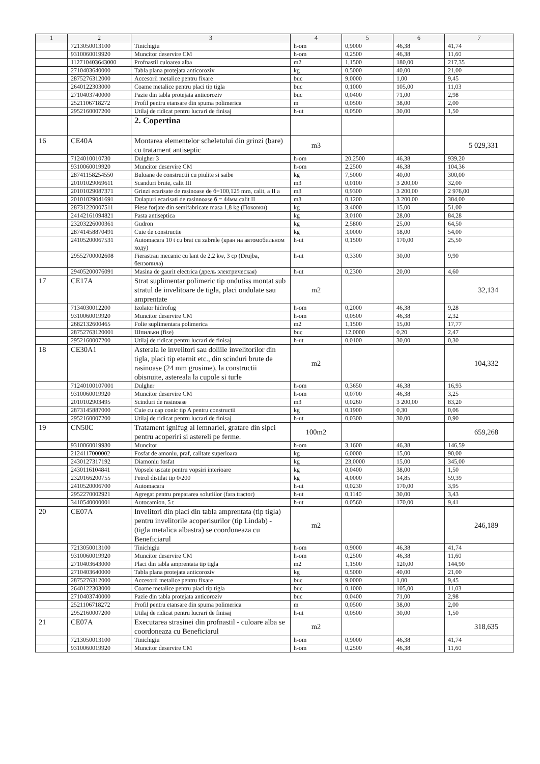| 1 | 2 | 3 | 4 | 5 | 6 | 7 |
| --- | --- | --- | --- | --- | --- | --- |
| | 7213050013100 | Tinichigiu | h-om | 0,9000 | 46,38 | 41,74 |
| | 9310060019920 | Muncitor deservire CM | h-om | 0,2500 | 46,38 | 11,60 |
| | 112710403643000 | Profnastil culoarea alba | m2 | 1,1500 | 180,00 | 217,35 |
| | 2710403640000 | Tabla plana protejata anticoroziv | kg | 0,5000 | 40,00 | 21,00 |
| | 2875276312000 | Accesorii metalice pentru fixare | buc | 9,0000 | 1,00 | 9,45 |
| | 2640122303000 | Coame metalice pentru placi tip tigla | buc | 0,1000 | 105,00 | 11,03 |
| | 2710403740000 | Pazie din tabla protejata anticoroziv | buc | 0,0400 | 71,00 | 2,98 |
| | 2521106718272 | Profil pentru etansare din spuma polimerica | m | 0,0500 | 38,00 | 2,00 |
| | 2952160007200 | Utilaj de ridicat pentru lucrari de finisaj | h-ut | 0,0500 | 30,00 | 1,50 |
| | | 2. Copertina | | | | |
| 16 | CE40A | Montarea elementelor scheletului din grinzi (bare) cu tratament antiseptic | m3 | | | 5 029,331 |
| | 7124010010730 | Dulgher 3 | h-om | 20,2500 | 46,38 | 939,20 |
| | 9310060019920 | Muncitor deservire CM | h-om | 2,2500 | 46,38 | 104,36 |
| | 28741158254550 | Buloane de constructii cu piulite si saibe | kg | 7,5000 | 40,00 | 300,00 |
| | 20101029069611 | Scanduri brute, calit III | m3 | 0,0100 | 3 200,00 | 32,00 |
| | 20101029087371 | Grinzi ecarisate de rasinoase de б=100,125 mm, calit, a II a | m3 | 0,9300 | 3 200,00 | 2 976,00 |
| | 20101029041691 | Dulapuri ecarisati de rasinnoase б = 44мм calit II | m3 | 0,1200 | 3 200,00 | 384,00 |
| | 28731220007511 | Piese forjate din semifabricate masa 1,8 kg (Поковки) | kg | 3,4000 | 15,00 | 51,00 |
| | 24142161094821 | Pasta antiseptica | kg | 3,0100 | 28,00 | 84,28 |
| | 23203226000361 | Gudron | kg | 2,5800 | 25,00 | 64,50 |
| | 28741458870491 | Cuie de constructie | kg | 3,0000 | 18,00 | 54,00 |
| | 24105200067531 | Automacara 10 t cu brat cu zabrele (кран на автомобильном ходу) | h-ut | 0,1500 | 170,00 | 25,50 |
| | 29552700002608 | Fierastrau mecanic cu lant de 2,2 kw, 3 cp (Drujba, бензопила) | h-ut | 0,3300 | 30,00 | 9,90 |
| | 29405200076091 | Masina de gaurit electrica (дрель электрическая) | h-ut | 0,2300 | 20,00 | 4,60 |
| 17 | CE17A | Strat suplimentar polimeric tip ondutiss montat sub stratul de invelitoare de tigla, placi ondulate sau amprentate | m2 | | | 32,134 |
| | 7134030012200 | Izolator hidrofug | h-om | 0,2000 | 46,38 | 9,28 |
| | 9310060019920 | Muncitor deservire CM | h-om | 0,0500 | 46,38 | 2,32 |
| | 2682132600465 | Folie suplimentara polimerica | m2 | 1,1500 | 15,00 | 17,77 |
| | 28752763120001 | Шпильки (fise) | buc | 12,0000 | 0,20 | 2,47 |
| | 2952160007200 | Utilaj de ridicat pentru lucrari de finisaj | h-ut | 0,0100 | 30,00 | 0,30 |
| 18 | CE30A1 | Asterala le invelitori sau doliile invelitorilor din tigla, placi tip eternit etc., din scinduri brute de rasinoase (24 mm grosime), la constructii obisnuite, astereala la cupole si turle | m2 | | | 104,332 |
| | 71240100107001 | Dulgher | h-om | 0,3650 | 46,38 | 16,93 |
| | 9310060019920 | Muncitor deservire CM | h-om | 0,0700 | 46,38 | 3,25 |
| | 2010102903495 | Scinduri de rasinoase | m3 | 0,0260 | 3 200,00 | 83,20 |
| | 2873145887000 | Cuie cu cap conic tip A pentru constructii | kg | 0,1900 | 0,30 | 0,06 |
| | 2952160007200 | Utilaj de ridicat pentru lucrari de finisaj | h-ut | 0,0300 | 30,00 | 0,90 |
| 19 | CN50C | Tratament ignifug al lemnariei, gratare din sipci pentru acoperiri si astereli pe ferme. | 100m2 | | | 659,268 |
| | 9310060019930 | Muncitor | h-om | 3,1600 | 46,38 | 146,59 |
| | 2124117000002 | Fosfat de amoniu, praf, calitate superioara | kg | 6,0000 | 15,00 | 90,00 |
| | 2430127317192 | Diamoniu fosfat | kg | 23,0000 | 15,00 | 345,00 |
| | 2430116104841 | Vopsele uscate pentru vopsiri interioare | kg | 0,0400 | 38,00 | 1,50 |
| | 2320166200755 | Petrol distilat tip 0/200 | kg | 4,0000 | 14,85 | 59,39 |
| | 2410520006700 | Automacara | h-ut | 0,0230 | 170,00 | 3,95 |
| | 2952270002921 | Agregat pentru prepararea solutiilor (fara tractor) | h-ut | 0,1140 | 30,00 | 3,43 |
| | 3410540000001 | Autocamion, 5 t | h-ut | 0,0560 | 170,00 | 9,41 |
| 20 | CE07A | Invelitori din placi din tabla amprentata (tip tigla) pentru invelitorile acoperisurilor (tip Lindab) - (tigla metalica albastra) se coordoneaza cu Beneficiarul | m2 | | | 246,189 |
| | 7213050013100 | Tinichigiu | h-om | 0,9000 | 46,38 | 41,74 |
| | 9310060019920 | Muncitor deservire CM | h-om | 0,2500 | 46,38 | 11,60 |
| | 2710403643000 | Placi din tabla amprentata tip tigla | m2 | 1,1500 | 120,00 | 144,90 |
| | 2710403640000 | Tabla plana protejata anticoroziv | kg | 0,5000 | 40,00 | 21,00 |
| | 2875276312000 | Accesorii metalice pentru fixare | buc | 9,0000 | 1,00 | 9,45 |
| | 2640122303000 | Coame metalice pentru placi tip tigla | buc | 0,1000 | 105,00 | 11,03 |
| | 2710403740000 | Pazie din tabla protejata anticoroziv | buc | 0,0400 | 71,00 | 2,98 |
| | 2521106718272 | Profil pentru etansare din spuma polimerica | m | 0,0500 | 38,00 | 2,00 |
| | 2952160007200 | Utilaj de ridicat pentru lucrari de finisaj | h-ut | 0,0500 | 30,00 | 1,50 |
| 21 | CE07A | Executarea strasinei din profnastil - culoare alba se coordoneaza cu Beneficiarul | m2 | | | 318,635 |
| | 7213050013100 | Tinichigiu | h-om | 0,9000 | 46,38 | 41,74 |
| | 9310060019920 | Muncitor deservire CM | h-om | 0,2500 | 46,38 | 11,60 |